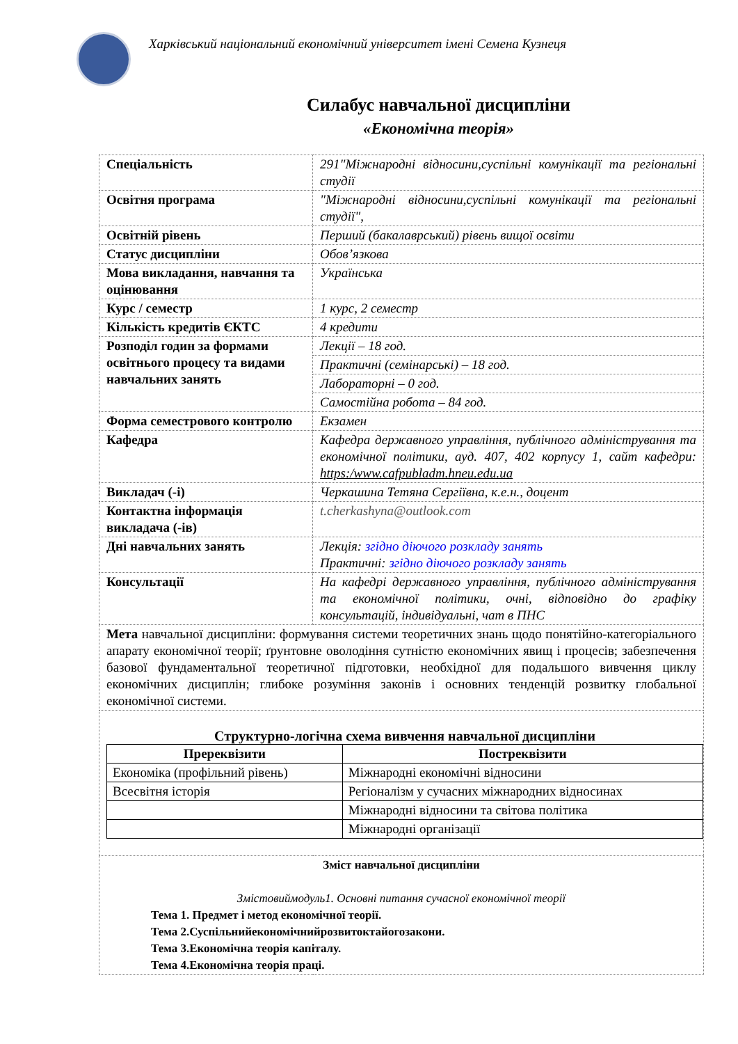Харківський національний економічний університет імені Семена Кузнеця
Силабус навчальної дисципліни
«Економічна теорія»
| Спеціальність | 291"Міжнародні відносини,суспільні комунікації та регіональні студії |
| Освітня програма | "Міжнародні відносини,суспільні комунікації та регіональні студії", |
| Освітній рівень | Перший (бакалаврський) рівень вищої освіти |
| Статус дисципліни | Обов’язкова |
| Мова викладання, навчання та оцінювання | Українська |
| Курс / семестр | 1 курс, 2 семестр |
| Кількість кредитів ЄКТС | 4 кредити |
| Розподіл годин за формами освітнього процесу та видами навчальних занять | Лекції – 18 год. |
| | Практичні (семінарські) – 18 год. |
| | Лабораторні – 0 год. |
| | Самостійна робота – 84 год. |
| Форма семестрового контролю | Екзамен |
| Кафедра | Кафедра державного управління, публічного адміністрування та економічної політики, ауд. 407, 402 корпусу 1, сайт кафедри: https:/www.cafpubladm.hneu.edu.ua |
| Викладач (-і) | Черкашина Тетяна Сергіївна, к.е.н., доцент |
| Контактна інформація викладача (-ів) | t.cherkashyna@outlook.com |
| Дні навчальних занять | Лекція: згідно діючого розкладу занять Практичні: згідно діючого розкладу занять |
| Консультації | На кафедрі державного управління, публічного адміністрування та економічної політики, очні, відповідно до графіку консультацій, індивідуальні, чат в ПНС |
| Мета навчальної дисципліни: формування системи теоретичних знань щодо понятійно-категоріального апарату економічної теорії; ґрунтовне оволодіння сутністю економічних явищ і процесів; забезпечення базової фундаментальної теоретичної підготовки, необхідної для подальшого вивчення циклу економічних дисциплін; глибоке розуміння законів і основних тенденцій розвитку глобальної економічної системи. | |
| Структурно-логічна схема вивчення навчальної дисципліни / Пререквізити / Постреквізити / / --- / --- / / Економіка (профільний рівень) / Міжнародні економічні відносини / / Всесвітня історія / Регіоналізм у сучасних міжнародних відносинах / / / Міжнародні відносини та світова політика / / / Міжнародні організації / | |
| Зміст навчальної дисципліни Змістовиймодуль1. Основні питання сучасної економічної теорії Тема 1. Предмет і метод економічної теорії. Тема 2.Суспільнийекономічнийрозвитоктайогозакони. Тема 3.Економічна теорія капіталу. Тема 4.Економічна теорія праці. | |